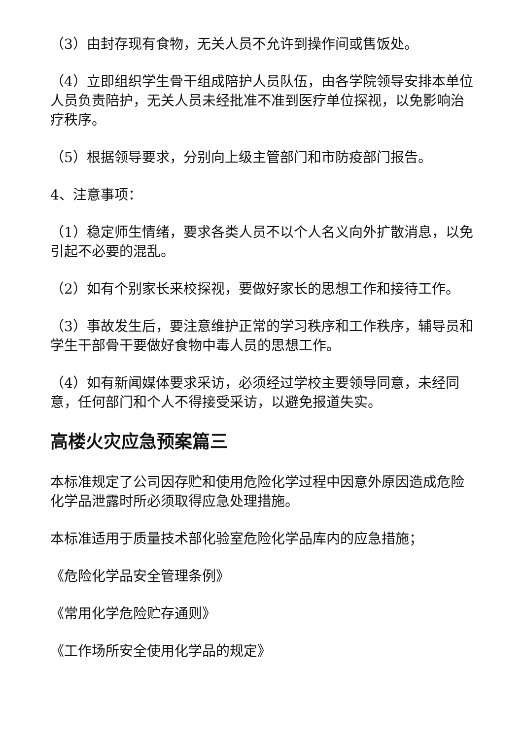（3）由封存现有食物，无关人员不允许到操作间或售饭处。
（4）立即组织学生骨干组成陪护人员队伍，由各学院领导安排本单位人员负责陪护，无关人员未经批准不准到医疗单位探视，以免影响治疗秩序。
（5）根据领导要求，分别向上级主管部门和市防疫部门报告。
4、注意事项：
（1）稳定师生情绪，要求各类人员不以个人名义向外扩散消息，以免引起不必要的混乱。
（2）如有个别家长来校探视，要做好家长的思想工作和接待工作。
（3）事故发生后，要注意维护正常的学习秩序和工作秩序，辅导员和学生干部骨干要做好食物中毒人员的思想工作。
（4）如有新闻媒体要求采访，必须经过学校主要领导同意，未经同意，任何部门和个人不得接受采访，以避免报道失实。
高楼火灾应急预案篇三
本标准规定了公司因存贮和使用危险化学过程中因意外原因造成危险化学品泄露时所必须取得应急处理措施。
本标准适用于质量技术部化验室危险化学品库内的应急措施；
《危险化学品安全管理条例》
《常用化学危险贮存通则》
《工作场所安全使用化学品的规定》